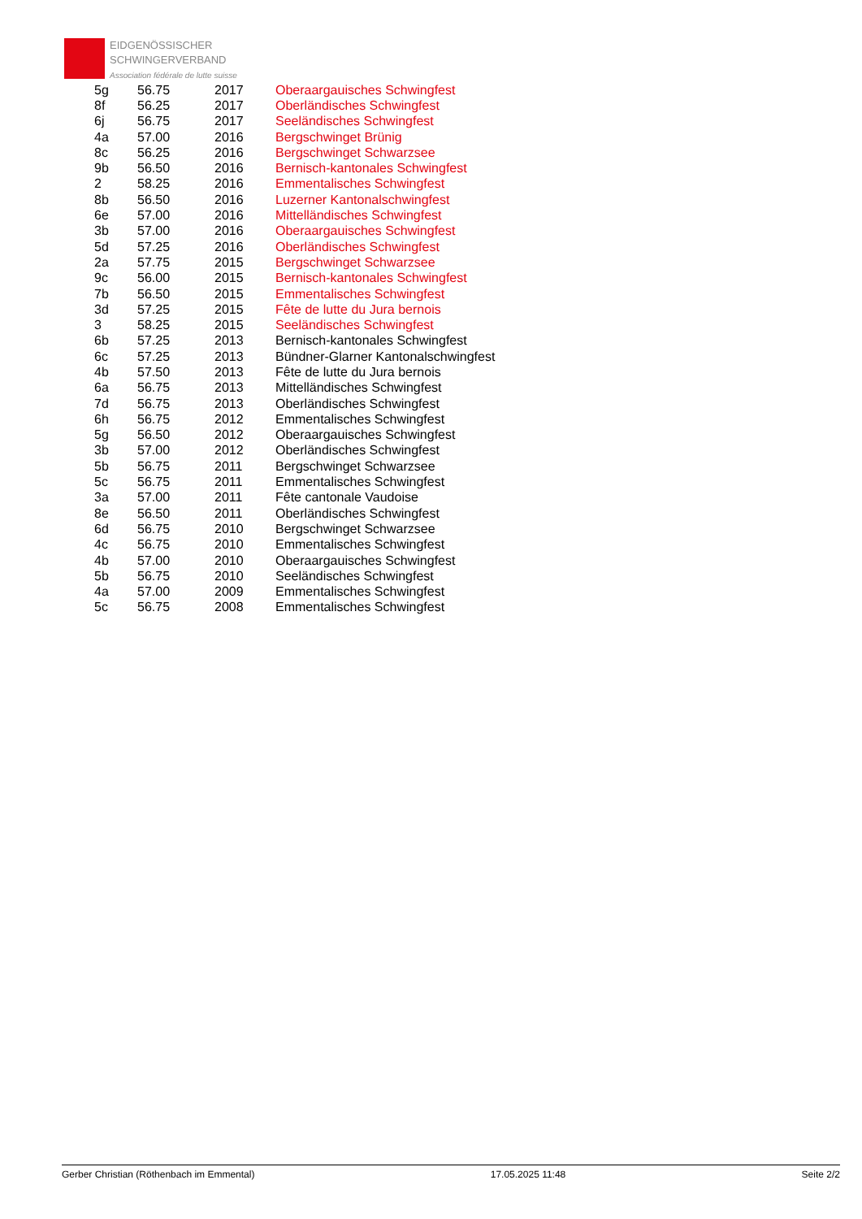EIDGENÖSSISCHER
SCHWINGERVERBAND
Association fédérale de lutte suisse
| 5g | 56.75 | 2017 | Oberaargauisches Schwingfest |
| 8f | 56.25 | 2017 | Oberländisches Schwingfest |
| 6j | 56.75 | 2017 | Seeländisches Schwingfest |
| 4a | 57.00 | 2016 | Bergschwinget Brünig |
| 8c | 56.25 | 2016 | Bergschwinget Schwarzsee |
| 9b | 56.50 | 2016 | Bernisch-kantonales Schwingfest |
| 2 | 58.25 | 2016 | Emmentalisches Schwingfest |
| 8b | 56.50 | 2016 | Luzerner Kantonalschwingfest |
| 6e | 57.00 | 2016 | Mittelländisches Schwingfest |
| 3b | 57.00 | 2016 | Oberaargauisches Schwingfest |
| 5d | 57.25 | 2016 | Oberländisches Schwingfest |
| 2a | 57.75 | 2015 | Bergschwinget Schwarzsee |
| 9c | 56.00 | 2015 | Bernisch-kantonales Schwingfest |
| 7b | 56.50 | 2015 | Emmentalisches Schwingfest |
| 3d | 57.25 | 2015 | Fête de lutte du Jura bernois |
| 3 | 58.25 | 2015 | Seeländisches Schwingfest |
| 6b | 57.25 | 2013 | Bernisch-kantonales Schwingfest |
| 6c | 57.25 | 2013 | Bündner-Glarner Kantonalschwingfest |
| 4b | 57.50 | 2013 | Fête de lutte du Jura bernois |
| 6a | 56.75 | 2013 | Mittelländisches Schwingfest |
| 7d | 56.75 | 2013 | Oberländisches Schwingfest |
| 6h | 56.75 | 2012 | Emmentalisches Schwingfest |
| 5g | 56.50 | 2012 | Oberaargauisches Schwingfest |
| 3b | 57.00 | 2012 | Oberländisches Schwingfest |
| 5b | 56.75 | 2011 | Bergschwinget Schwarzsee |
| 5c | 56.75 | 2011 | Emmentalisches Schwingfest |
| 3a | 57.00 | 2011 | Fête cantonale Vaudoise |
| 8e | 56.50 | 2011 | Oberländisches Schwingfest |
| 6d | 56.75 | 2010 | Bergschwinget Schwarzsee |
| 4c | 56.75 | 2010 | Emmentalisches Schwingfest |
| 4b | 57.00 | 2010 | Oberaargauisches Schwingfest |
| 5b | 56.75 | 2010 | Seeländisches Schwingfest |
| 4a | 57.00 | 2009 | Emmentalisches Schwingfest |
| 5c | 56.75 | 2008 | Emmentalisches Schwingfest |
Gerber Christian (Röthenbach im Emmental) 17.05.2025 11:48 Seite 2/2